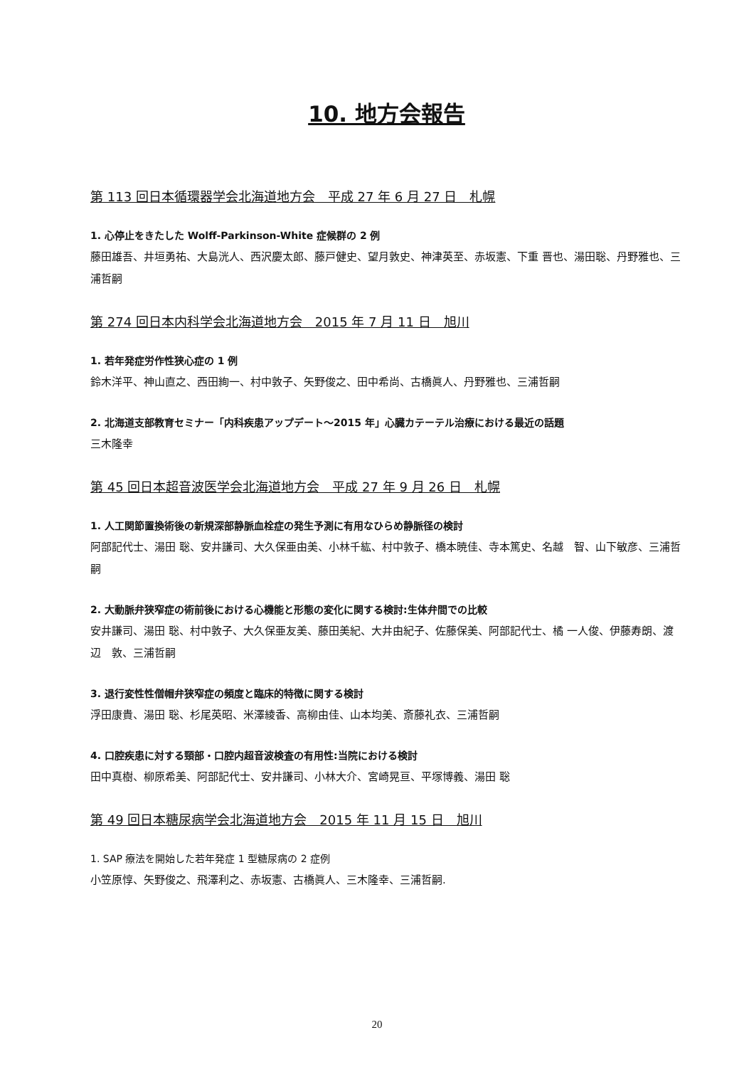10. 地方会報告
第 113 回日本循環器学会北海道地方会　平成 27 年 6 月 27 日　札幌
1. 心停止をきたした Wolff-Parkinson-White 症候群の 2 例
藤田雄吾、井垣勇祐、大島洸人、西沢慶太郎、藤戸健史、望月敦史、神津英至、赤坂憲、下重 晋也、湯田聡、丹野雅也、三浦哲嗣
第 274 回日本内科学会北海道地方会　2015 年 7 月 11 日　旭川
1. 若年発症労作性狭心症の 1 例
鈴木洋平、神山直之、西田絢一、村中敦子、矢野俊之、田中希尚、古橋眞人、丹野雅也、三浦哲嗣
2. 北海道支部教育セミナー「内科疾患アップデート～2015 年」心臓カテーテル治療における最近の話題
三木隆幸
第 45 回日本超音波医学会北海道地方会　平成 27 年 9 月 26 日　札幌
1. 人工関節置換術後の新規深部静脈血栓症の発生予測に有用なひらめ静脈径の検討
阿部記代士、湯田 聡、安井謙司、大久保亜由美、小林千紘、村中敦子、橋本暁佳、寺本篤史、名越　智、山下敏彦、三浦哲嗣
2. 大動脈弁狭窄症の術前後における心機能と形態の変化に関する検討:生体弁間での比較
安井謙司、湯田 聡、村中敦子、大久保亜友美、藤田美紀、大井由紀子、佐藤保美、阿部記代士、橘 一人俊、伊藤寿朗、渡辺　敦、三浦哲嗣
3. 退行変性性僧帽弁狭窄症の頻度と臨床的特徴に関する検討
浮田康貴、湯田 聡、杉尾英昭、米澤綾香、高柳由佳、山本均美、斎藤礼衣、三浦哲嗣
4. 口腔疾患に対する頸部・口腔内超音波検査の有用性:当院における検討
田中真樹、柳原希美、阿部記代士、安井謙司、小林大介、宮崎晃亘、平塚博義、湯田 聡
第 49 回日本糖尿病学会北海道地方会　2015 年 11 月 15 日　旭川
1. SAP 療法を開始した若年発症 1 型糖尿病の 2 症例
小笠原惇、矢野俊之、飛澤利之、赤坂憲、古橋眞人、三木隆幸、三浦哲嗣.
20